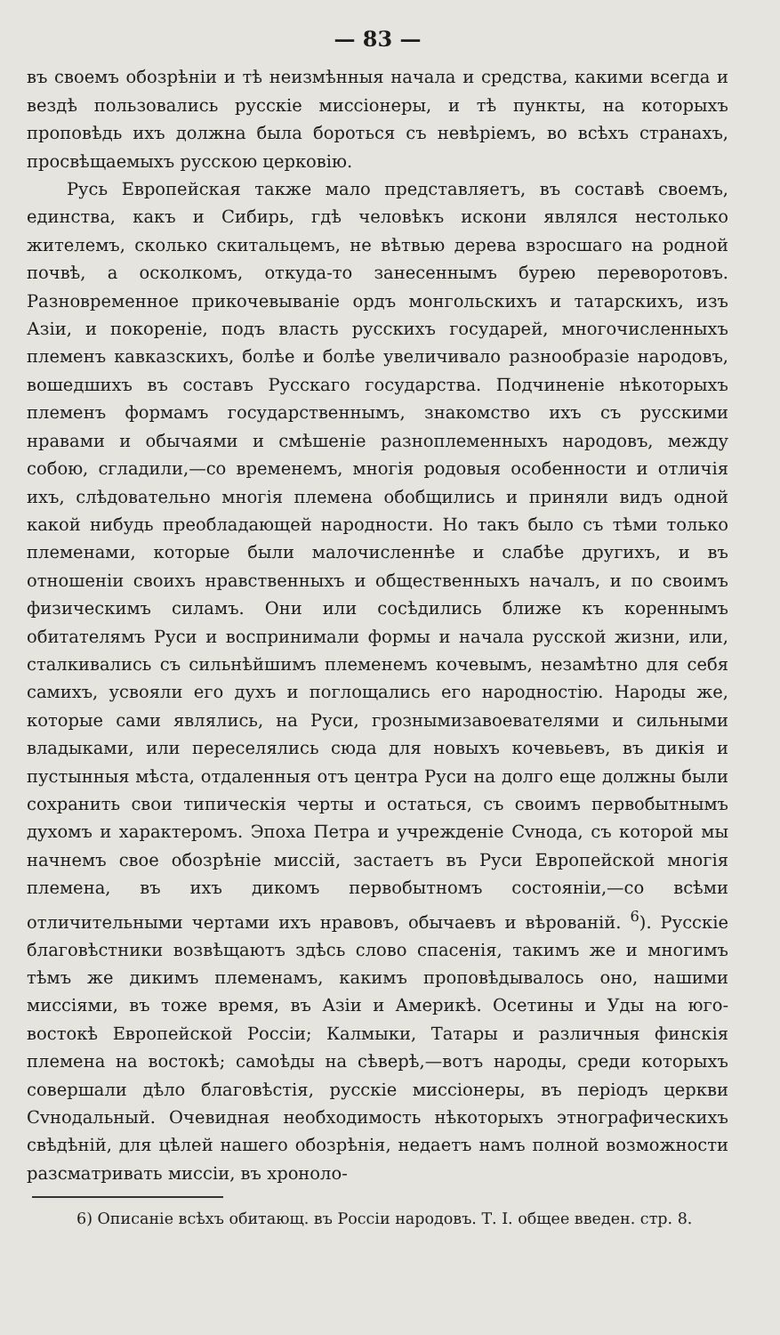— 83 —
въ своемъ обозрѣніи и тѣ неизмѣнныя начала и средства, какими всегда и вездѣ пользовались русскіе миссіонеры, и тѣ пункты, на которыхъ проповѣдь ихъ должна была бороться съ невѣріемъ, во всѣхъ странахъ, просвѣщаемыхъ русскою церковію.
Русь Европейская также мало представляетъ, въ составѣ своемъ, единства, какъ и Сибирь, гдѣ человѣкъ искони являлся нестолько жителемъ, сколько скитальцемъ, не вѣтвью дерева взросшаго на родной почвѣ, а осколкомъ, откуда-то занесеннымъ бурею переворотовъ. Разновременное прикочевываніе ордъ монгольскихъ и татарскихъ, изъ Азіи, и покореніе, подъ власть русскихъ государей, многочисленныхъ племенъ кавказскихъ, болѣе и болѣе увеличивало разнообразіе народовъ, вошедшихъ въ составъ Русскаго государства. Подчиненіе нѣкоторыхъ племенъ формамъ государственнымъ, знакомство ихъ съ русскими нравами и обычаями и смѣшеніе разноплеменныхъ народовъ, между собою, сгладили,—со временемъ, многія родовыя особенности и отличія ихъ, слѣдовательно многія племена обобщились и приняли видъ одной какой нибудь преобладающей народности. Но такъ было съ тѣми только племенами, которые были малочисленнѣе и слабѣе другихъ, и въ отношеніи своихъ нравственныхъ и общественныхъ началъ, и по своимъ физическимъ силамъ. Они или сосѣдились ближе къ кореннымъ обитателямъ Руси и воспринимали формы и начала русской жизни, или, сталкивались съ сильнѣйшимъ племенемъ кочевымъ, незамѣтно для себя самихъ, усвояли его духъ и поглощались его народностію. Народы же, которые сами являлись, на Руси, грознымизавоевателями и сильными владыками, или переселялись сюда для новыхъ кочевьевъ, въ дикія и пустынныя мѣста, отдаленныя отъ центра Руси на долго еще должны были сохранить свои типическія черты и остаться, съ своимъ первобытнымъ духомъ и характеромъ. Эпоха Петра и учрежденіе Сvнода, съ которой мы начнемъ свое обозрѣніе миссій, застаетъ въ Руси Европейской многія племена, въ ихъ дикомъ первобытномъ состояніи,—со всѣми отличительными чертами ихъ нравовъ, обычаевъ и вѣрованій. <sup>6</sup>). Русскіе благовѣстники возвѣщаютъ здѣсь слово спасенія, такимъ же и многимъ тѣмъ же дикимъ племенамъ, какимъ проповѣдывалось оно, нашими миссіями, въ тоже время, въ Азіи и Америкѣ. Осетины и Уды на юго-востокѣ Европейской Россіи; Калмыки, Татары и различныя финскія племена на востокѣ; самоѣды на сѣверѣ,—вотъ народы, среди которыхъ совершали дѣло благовѣстія, русскіе миссіонеры, въ періодъ церкви Сvнодальный. Очевидная необходимость нѣкоторыхъ этнографическихъ свѣдѣній, для цѣлей нашего обозрѣнія, недаетъ намъ полной возможности разсматривать миссіи, въ хроноло-
6) Описаніе всѣхъ обитающ. въ Россіи народовъ. Т. I. общее введен. стр. 8.